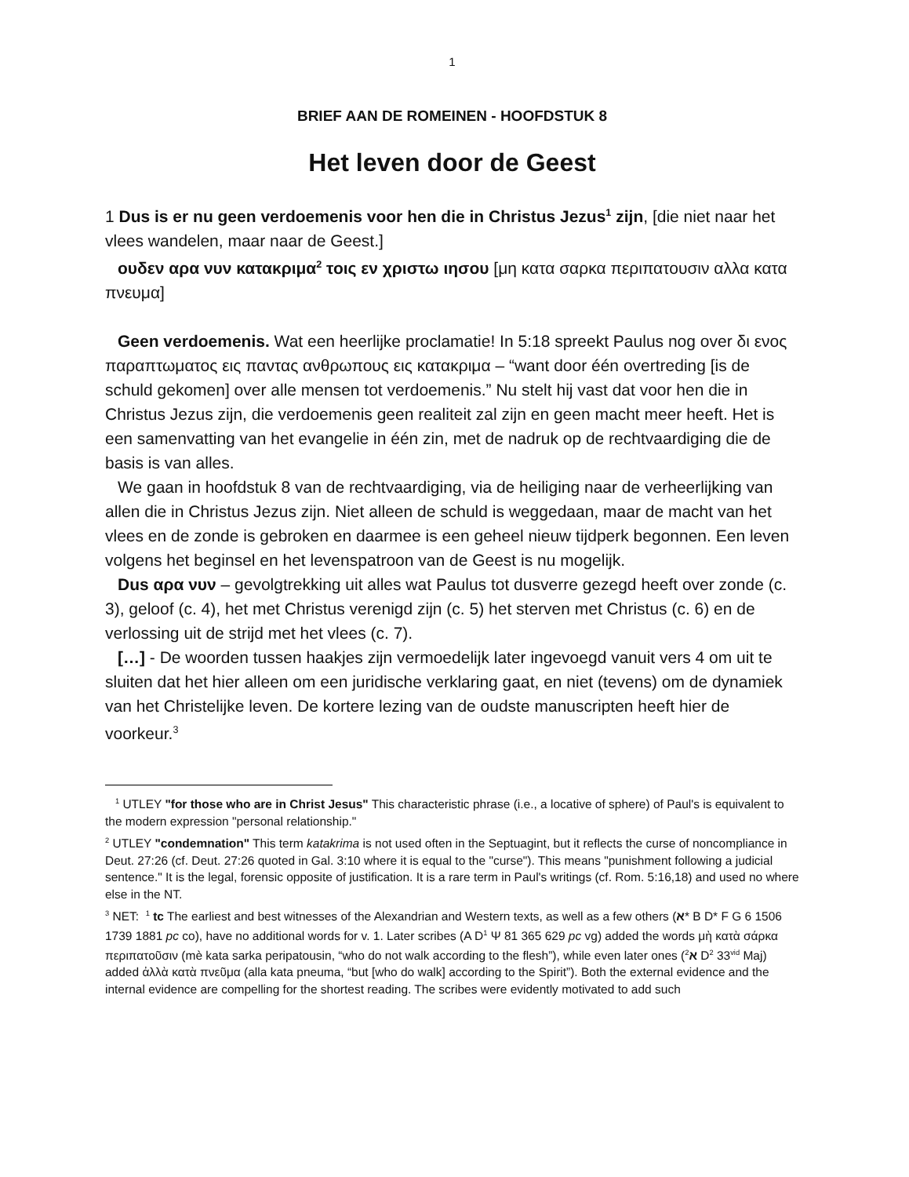1
BRIEF AAN DE ROMEINEN - HOOFDSTUK 8
Het leven door de Geest
1 Dus is er nu geen verdoemenis voor hen die in Christus Jezus<sup>1</sup> zijn, [die niet naar het vlees wandelen, maar naar de Geest.]
ουδεν αρα νυν κατακριμα<sup>2</sup> τοις εν χριστω ιησου [μη κατα σαρκα περιπατουσιν αλλα κατα πνευμα]
Geen verdoemenis. Wat een heerlijke proclamatie! In 5:18 spreekt Paulus nog over δι ενος παραπτωματος εις παντας ανθρωπους εις κατακριμα – “want door één overtreding [is de schuld gekomen] over alle mensen tot verdoemenis.” Nu stelt hij vast dat voor hen die in Christus Jezus zijn, die verdoemenis geen realiteit zal zijn en geen macht meer heeft. Het is een samenvatting van het evangelie in één zin, met de nadruk op de rechtvaardiging die de basis is van alles.
We gaan in hoofdstuk 8 van de rechtvaardiging, via de heiliging naar de verheerlijking van allen die in Christus Jezus zijn. Niet alleen de schuld is weggedaan, maar de macht van het vlees en de zonde is gebroken en daarmee is een geheel nieuw tijdperk begonnen. Een leven volgens het beginsel en het levenspatroon van de Geest is nu mogelijk.
Dus αρα νυν – gevolgtrekking uit alles wat Paulus tot dusverre gezegd heeft over zonde (c. 3), geloof (c. 4), het met Christus verenigd zijn (c. 5) het sterven met Christus (c. 6) en de verlossing uit de strijd met het vlees (c. 7).
[…] - De woorden tussen haakjes zijn vermoedelijk later ingevoegd vanuit vers 4 om uit te sluiten dat het hier alleen om een juridische verklaring gaat, en niet (tevens) om de dynamiek van het Christelijke leven. De kortere lezing van de oudste manuscripten heeft hier de voorkeur.<sup>3</sup>
<sup>1</sup> UTLEY "for those who are in Christ Jesus" This characteristic phrase (i.e., a locative of sphere) of Paul's is equivalent to the modern expression "personal relationship."
<sup>2</sup> UTLEY "condemnation" This term katakrima is not used often in the Septuagint, but it reflects the curse of noncompliance in Deut. 27:26 (cf. Deut. 27:26 quoted in Gal. 3:10 where it is equal to the "curse"). This means "punishment following a judicial sentence." It is the legal, forensic opposite of justification. It is a rare term in Paul's writings (cf. Rom. 5:16,18) and used no where else in the NT.
<sup>3</sup> NET: <sup>1</sup> tc The earliest and best witnesses of the Alexandrian and Western texts, as well as a few others (א* B D* F G 6 1506 1739 1881 pc co), have no additional words for v. 1. Later scribes (A D<sup>1</sup> Ψ 81 365 629 pc vg) added the words μὴ κατὰ σάρκα περιπατοῦσιν (mè kata sarka peripatousin, “who do not walk according to the flesh”), while even later ones (א<sup>2</sup> D<sup>2</sup> 33<sup>vid</sup> Maj) added ἀλλὰ κατὰ πνεῦμα (alla kata pneuma, “but [who do walk] according to the Spirit”). Both the external evidence and the internal evidence are compelling for the shortest reading. The scribes were evidently motivated to add such